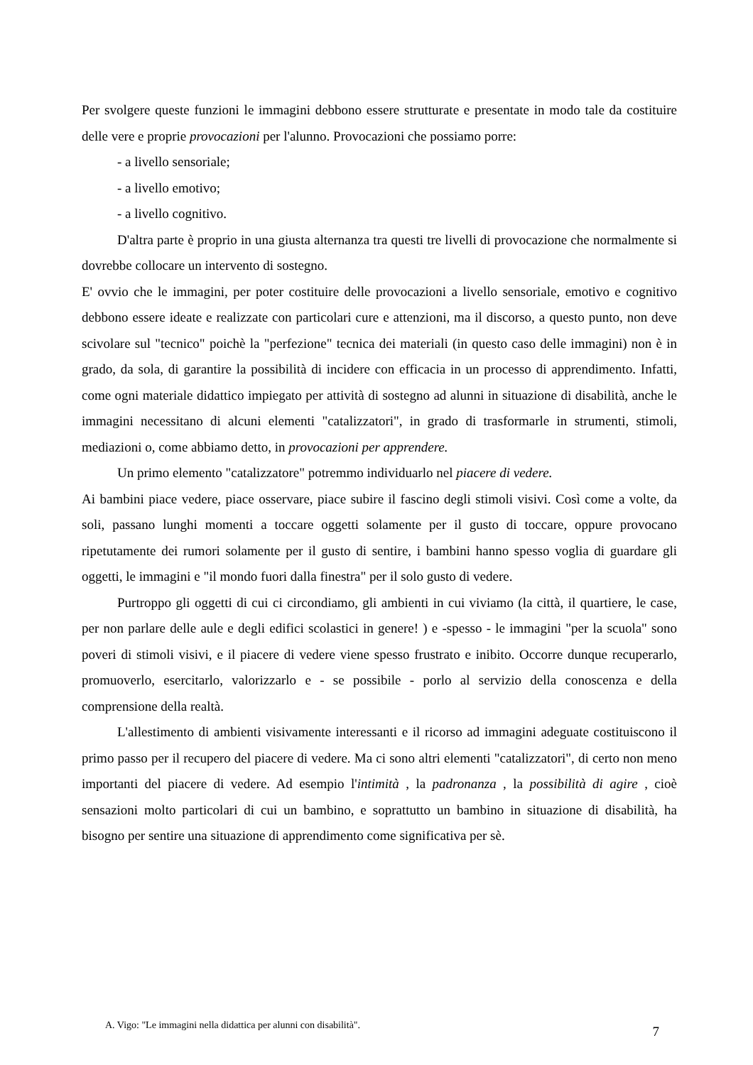Per svolgere queste funzioni le immagini debbono essere strutturate e presentate in modo tale da costituire delle vere e proprie provocazioni per l'alunno. Provocazioni che possiamo porre:
- a livello sensoriale;
- a livello emotivo;
- a livello cognitivo.
D'altra parte è proprio in una giusta alternanza tra questi tre livelli di provocazione che normalmente si dovrebbe collocare un intervento di sostegno.
E' ovvio che le immagini, per poter costituire delle provocazioni a livello sensoriale, emotivo e cognitivo debbono essere ideate e realizzate con particolari cure e attenzioni, ma il discorso, a questo punto, non deve scivolare sul "tecnico" poichè la "perfezione" tecnica dei materiali (in questo caso delle immagini) non è in grado, da sola, di garantire la possibilità di incidere con efficacia in un processo di apprendimento. Infatti, come ogni materiale didattico impiegato per attività di sostegno ad alunni in situazione di disabilità, anche le immagini necessitano di alcuni elementi "catalizzatori", in grado di trasformarle in strumenti, stimoli, mediazioni o, come abbiamo detto, in provocazioni per apprendere.
Un primo elemento "catalizzatore" potremmo individuarlo nel piacere di vedere.
Ai bambini piace vedere, piace osservare, piace subire il fascino degli stimoli visivi. Così come a volte, da soli, passano lunghi momenti a toccare oggetti solamente per il gusto di toccare, oppure provocano ripetutamente dei rumori solamente per il gusto di sentire, i bambini hanno spesso voglia di guardare gli oggetti, le immagini e "il mondo fuori dalla finestra" per il solo gusto di vedere.
Purtroppo gli oggetti di cui ci circondiamo, gli ambienti in cui viviamo (la città, il quartiere, le case, per non parlare delle aule e degli edifici scolastici in genere! ) e -spesso - le immagini "per la scuola" sono poveri di stimoli visivi, e il piacere di vedere viene spesso frustrato e inibito. Occorre dunque recuperarlo, promuoverlo, esercitarlo, valorizzarlo e - se possibile - porlo al servizio della conoscenza e della comprensione della realtà.
L'allestimento di ambienti visivamente interessanti e il ricorso ad immagini adeguate costituiscono il primo passo per il recupero del piacere di vedere. Ma ci sono altri elementi "catalizzatori", di certo non meno importanti del piacere di vedere. Ad esempio l'intimità , la padronanza , la possibilità di agire , cioè sensazioni molto particolari di cui un bambino, e soprattutto un bambino in situazione di disabilità, ha bisogno per sentire una situazione di apprendimento come significativa per sè.
A. Vigo: "Le immagini nella didattica per alunni con disabilità". 7